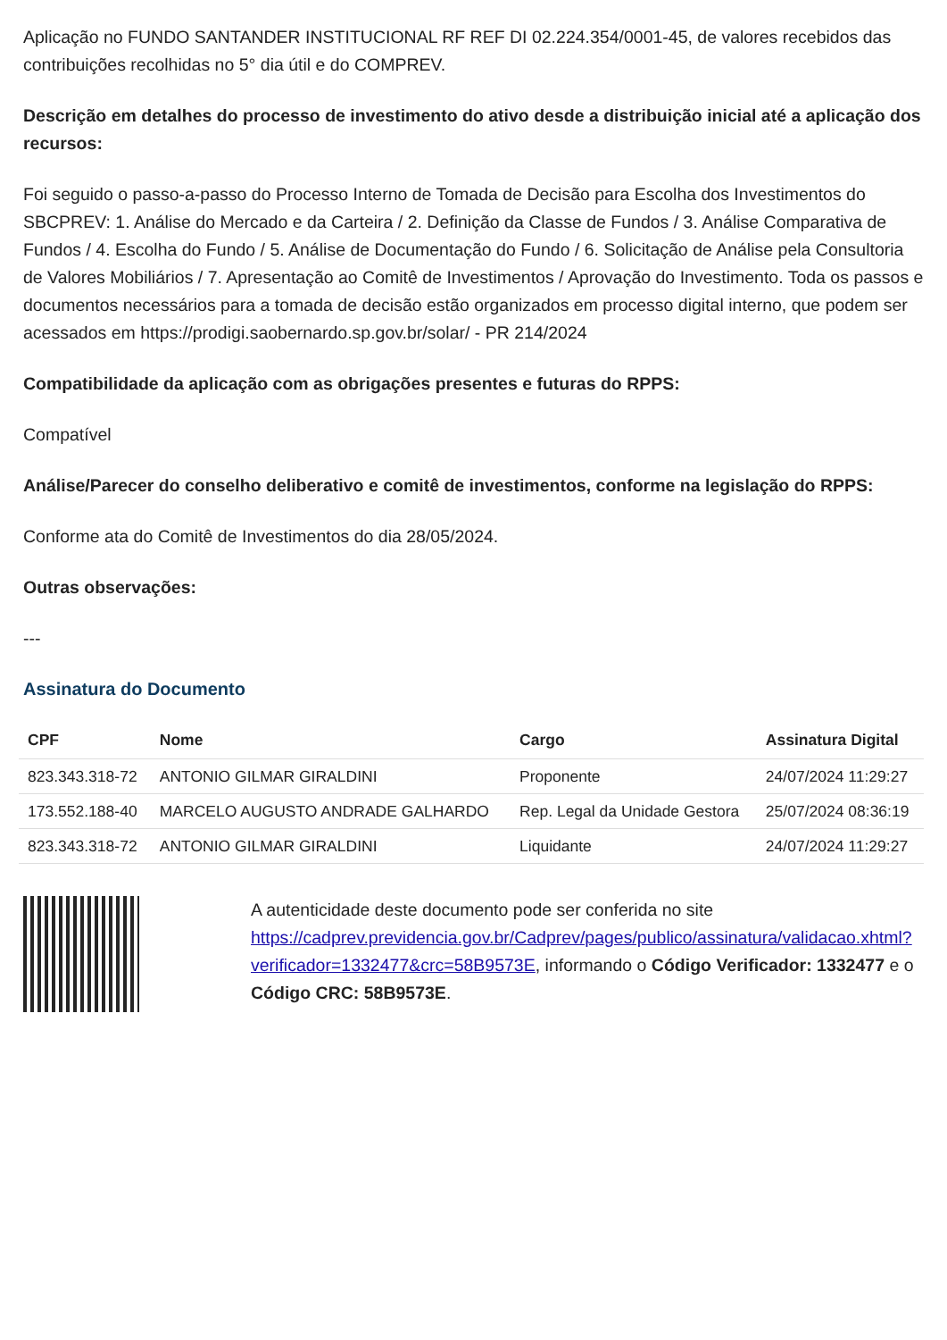Aplicação no FUNDO SANTANDER INSTITUCIONAL RF REF DI 02.224.354/0001-45, de valores recebidos das contribuições recolhidas no 5° dia útil e do COMPREV.
Descrição em detalhes do processo de investimento do ativo desde a distribuição inicial até a aplicação dos recursos:
Foi seguido o passo-a-passo do Processo Interno de Tomada de Decisão para Escolha dos Investimentos do SBCPREV: 1. Análise do Mercado e da Carteira / 2. Definição da Classe de Fundos / 3. Análise Comparativa de Fundos / 4. Escolha do Fundo / 5. Análise de Documentação do Fundo / 6. Solicitação de Análise pela Consultoria de Valores Mobiliários / 7. Apresentação ao Comitê de Investimentos / Aprovação do Investimento. Toda os passos e documentos necessários para a tomada de decisão estão organizados em processo digital interno, que podem ser acessados em https://prodigi.saobernardo.sp.gov.br/solar/ - PR 214/2024
Compatibilidade da aplicação com as obrigações presentes e futuras do RPPS:
Compatível
Análise/Parecer do conselho deliberativo e comitê de investimentos, conforme na legislação do RPPS:
Conforme ata do Comitê de Investimentos do dia 28/05/2024.
Outras observações:
---
Assinatura do Documento
| CPF | Nome | Cargo | Assinatura Digital |
| --- | --- | --- | --- |
| 823.343.318-72 | ANTONIO GILMAR GIRALDINI | Proponente | 24/07/2024 11:29:27 |
| 173.552.188-40 | MARCELO AUGUSTO ANDRADE GALHARDO | Rep. Legal da Unidade Gestora | 25/07/2024 08:36:19 |
| 823.343.318-72 | ANTONIO GILMAR GIRALDINI | Liquidante | 24/07/2024 11:29:27 |
A autenticidade deste documento pode ser conferida no site https://cadprev.previdencia.gov.br/Cadprev/pages/publico/assinatura/validacao.xhtml?verificador=1332477&crc=58B9573E, informando o Código Verificador: 1332477 e o Código CRC: 58B9573E.